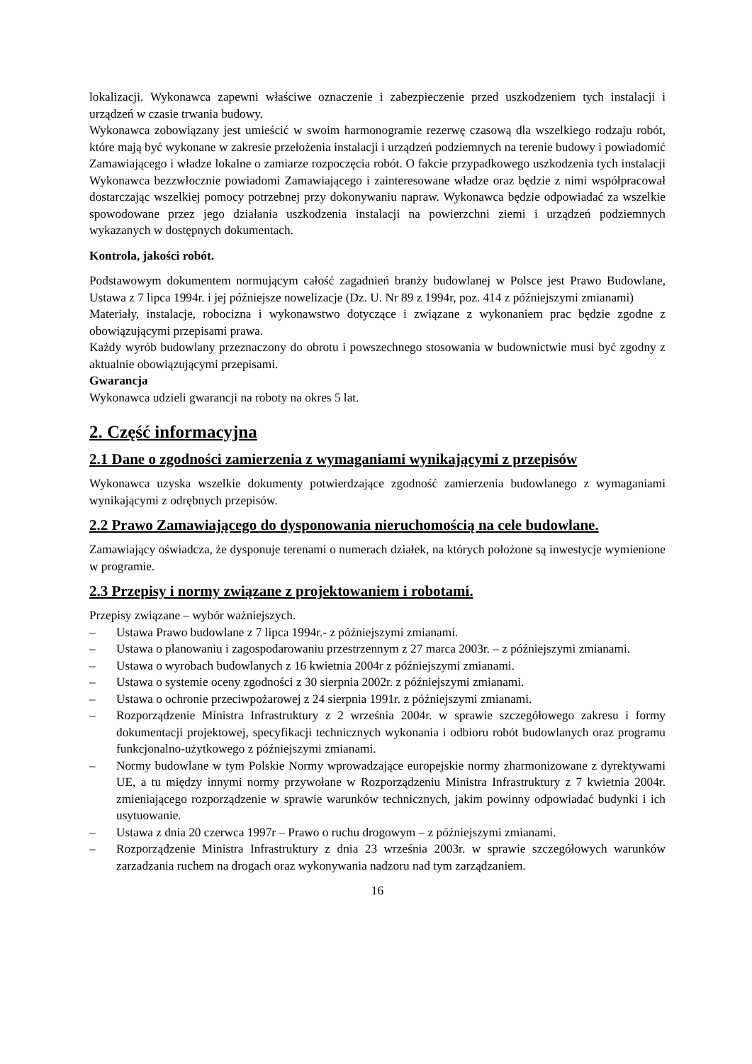lokalizacji. Wykonawca zapewni właściwe oznaczenie i zabezpieczenie przed uszkodzeniem tych instalacji i urządzeń w czasie trwania budowy.
Wykonawca zobowiązany jest umieścić w swoim harmonogramie rezerwę czasową dla wszelkiego rodzaju robót, które mają być wykonane w zakresie przełożenia instalacji i urządzeń podziemnych na terenie budowy i powiadomić Zamawiającego i władze lokalne o zamiarze rozpoczęcia robót. O fakcie przypadkowego uszkodzenia tych instalacji Wykonawca bezzwłocznie powiadomi Zamawiającego i zainteresowane władze oraz będzie z nimi współpracował dostarczając wszelkiej pomocy potrzebnej przy dokonywaniu napraw. Wykonawca będzie odpowiadać za wszelkie spowodowane przez jego działania uszkodzenia instalacji na powierzchni ziemi i urządzeń podziemnych wykazanych w dostępnych dokumentach.
Kontrola, jakości robót.
Podstawowym dokumentem normującym całość zagadnień branży budowlanej w Polsce jest Prawo Budowlane, Ustawa z 7 lipca 1994r. i jej późniejsze nowelizacje (Dz. U. Nr 89 z 1994r, poz. 414 z późniejszymi zmianami)
Materiały, instalacje, robocizna i wykonawstwo dotyczące i związane z wykonaniem prac będzie zgodne z obowiązującymi przepisami prawa.
Każdy wyrób budowlany przeznaczony do obrotu i powszechnego stosowania w budownictwie musi być zgodny z aktualnie obowiązującymi przepisami.
Gwarancja
Wykonawca udzieli gwarancji na roboty na okres 5 lat.
2. Część informacyjna
2.1 Dane o zgodności zamierzenia z wymaganiami wynikającymi z przepisów
Wykonawca uzyska wszelkie dokumenty potwierdzające zgodność zamierzenia budowlanego z wymaganiami wynikającymi z odrębnych przepisów.
2.2 Prawo Zamawiającego do dysponowania nieruchomością na cele budowlane.
Zamawiający oświadcza, że dysponuje terenami o numerach działek, na których położone są inwestycje wymienione w programie.
2.3 Przepisy i normy związane z projektowaniem i robotami.
Przepisy związane – wybór ważniejszych.
– Ustawa Prawo budowlane z 7 lipca 1994r.- z późniejszymi zmianami.
– Ustawa o planowaniu i zagospodarowaniu przestrzennym z 27 marca 2003r. – z późniejszymi zmianami.
– Ustawa o wyrobach budowlanych z 16 kwietnia 2004r z późniejszymi zmianami.
– Ustawa o systemie oceny zgodności z 30 sierpnia 2002r. z późniejszymi zmianami.
– Ustawa o ochronie przeciwpożarowej z 24 sierpnia 1991r. z późniejszymi zmianami.
– Rozporządzenie Ministra Infrastruktury z 2 września 2004r. w sprawie szczegółowego zakresu i formy dokumentacji projektowej, specyfikacji technicznych wykonania i odbioru robót budowlanych oraz programu funkcjonalno-użytkowego z późniejszymi zmianami.
– Normy budowlane w tym Polskie Normy wprowadzające europejskie normy zharmonizowane z dyrektywami UE, a tu między innymi normy przywołane w Rozporządzeniu Ministra Infrastruktury z 7 kwietnia 2004r. zmieniającego rozporządzenie w sprawie warunków technicznych, jakim powinny odpowiadać budynki i ich usytuowanie.
– Ustawa z dnia 20 czerwca 1997r – Prawo o ruchu drogowym – z późniejszymi zmianami.
– Rozporządzenie Ministra Infrastruktury z dnia 23 września 2003r. w sprawie szczegółowych warunków zarzadzania ruchem na drogach oraz wykonywania nadzoru nad tym zarządzaniem.
16